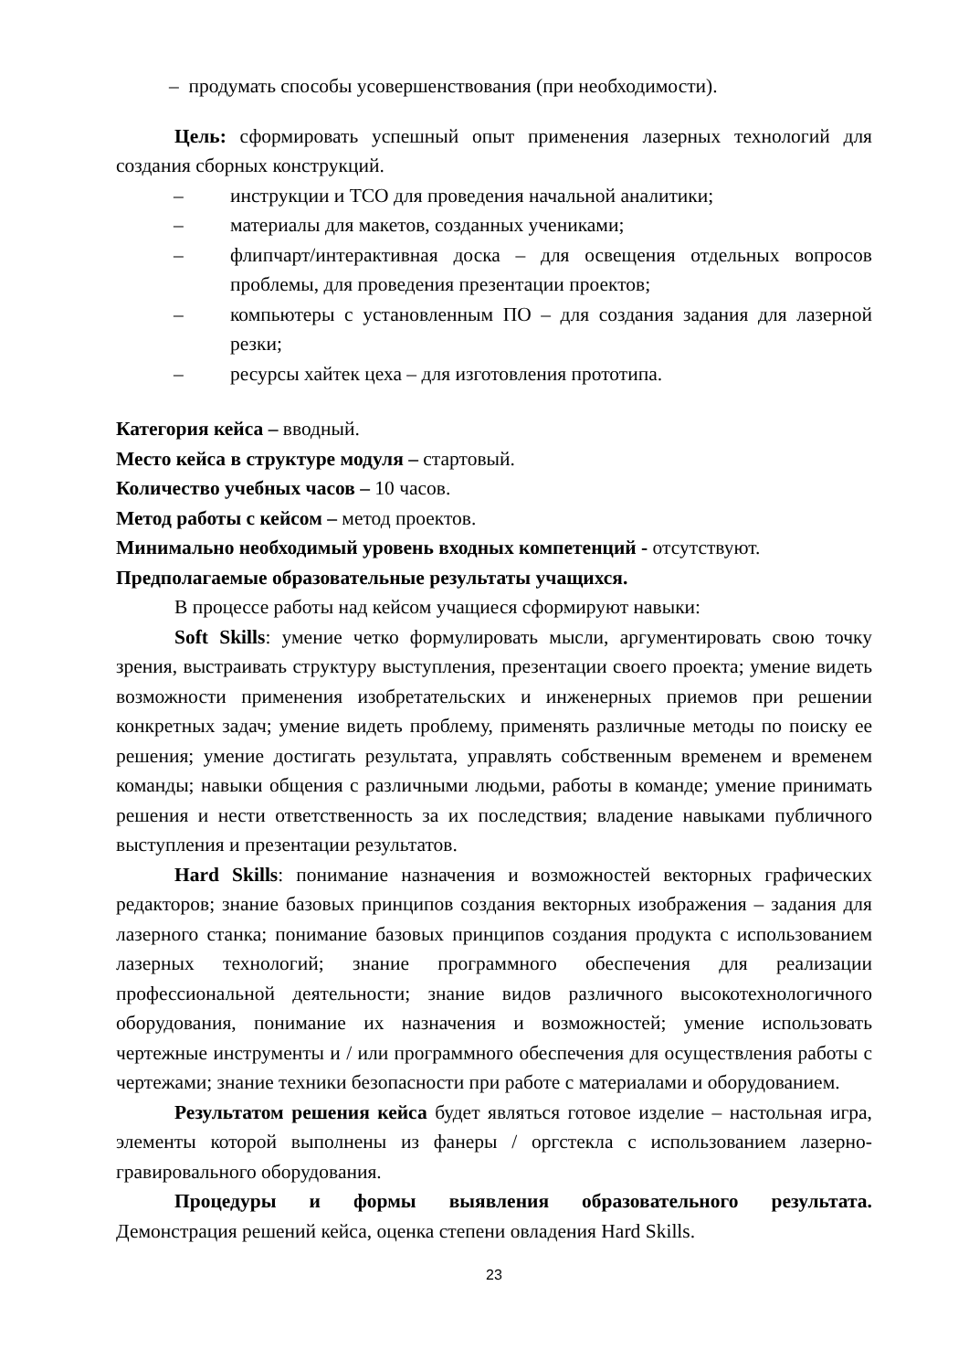– продумать способы усовершенствования (при необходимости).
Цель: сформировать успешный опыт применения лазерных технологий для создания сборных конструкций.
– инструкции и ТСО для проведения начальной аналитики;
– материалы для макетов, созданных учениками;
– флипчарт/интерактивная доска – для освещения отдельных вопросов проблемы, для проведения презентации проектов;
– компьютеры с установленным ПО – для создания задания для лазерной резки;
– ресурсы хайтек цеха – для изготовления прототипа.
Категория кейса – вводный.
Место кейса в структуре модуля – стартовый.
Количество учебных часов – 10 часов.
Метод работы с кейсом – метод проектов.
Минимально необходимый уровень входных компетенций - отсутствуют.
Предполагаемые образовательные результаты учащихся.
В процессе работы над кейсом учащиеся сформируют навыки:
Soft Skills: умение четко формулировать мысли, аргументировать свою точку зрения, выстраивать структуру выступления, презентации своего проекта; умение видеть возможности применения изобретательских и инженерных приемов при решении конкретных задач; умение видеть проблему, применять различные методы по поиску ее решения; умение достигать результата, управлять собственным временем и временем команды; навыки общения с различными людьми, работы в команде; умение принимать решения и нести ответственность за их последствия; владение навыками публичного выступления и презентации результатов.
Hard Skills: понимание назначения и возможностей векторных графических редакторов; знание базовых принципов создания векторных изображения – задания для лазерного станка; понимание базовых принципов создания продукта с использованием лазерных технологий; знание программного обеспечения для реализации профессиональной деятельности; знание видов различного высокотехнологичного оборудования, понимание их назначения и возможностей; умение использовать чертежные инструменты и / или программного обеспечения для осуществления работы с чертежами; знание техники безопасности при работе с материалами и оборудованием.
Результатом решения кейса будет являться готовое изделие – настольная игра, элементы которой выполнены из фанеры / оргстекла с использованием лазерно-гравировального оборудования.
Процедуры и формы выявления образовательного результата.
Демонстрация решений кейса, оценка степени овладения Hard Skills.
23